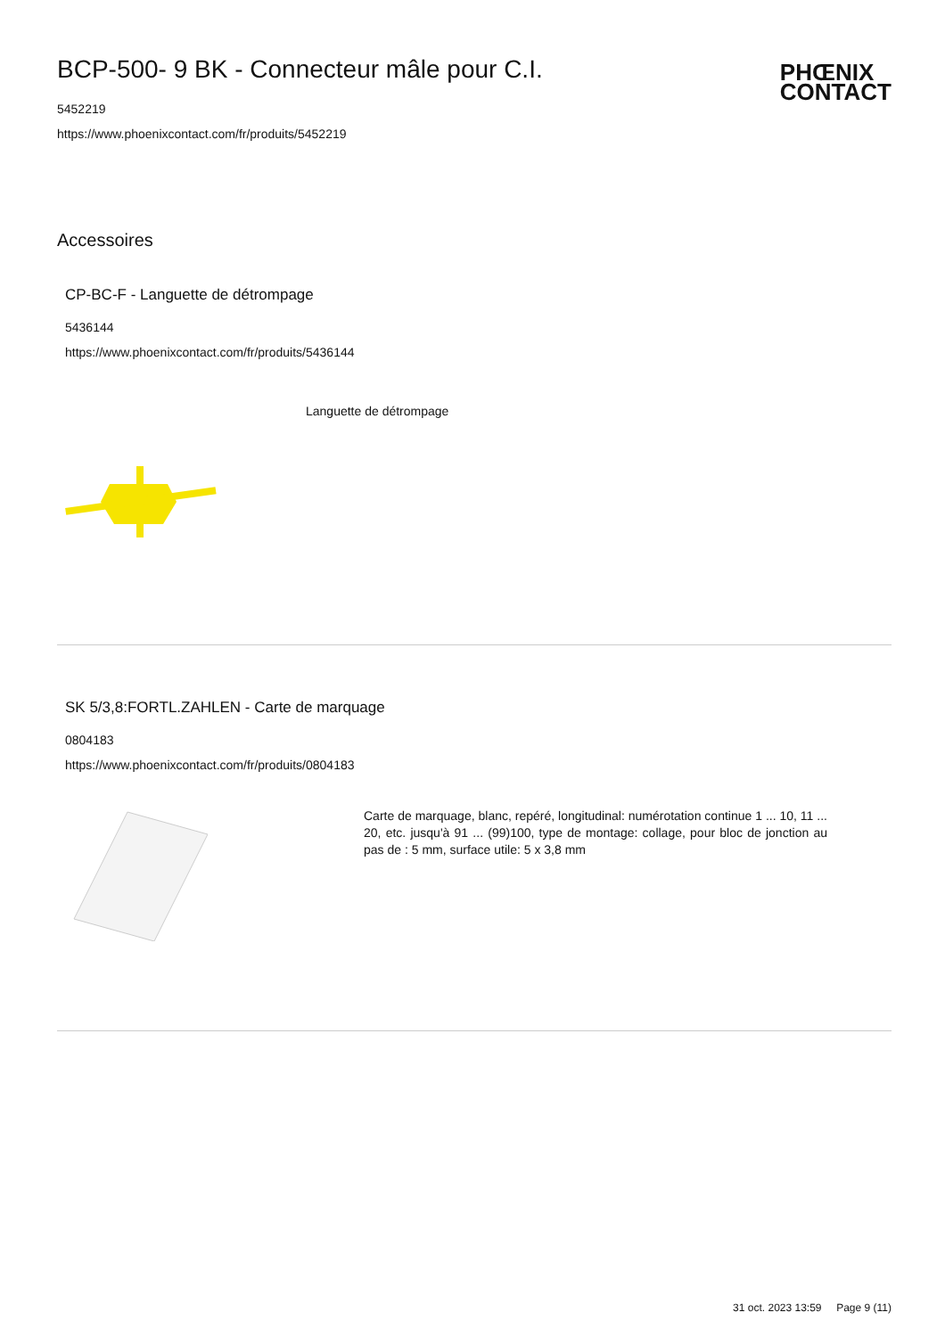BCP-500- 9 BK - Connecteur mâle pour C.I.
5452219
https://www.phoenixcontact.com/fr/produits/5452219
PHŒNIX
CONTACT
Accessoires
CP-BC-F - Languette de détrompage
5436144
https://www.phoenixcontact.com/fr/produits/5436144
Languette de détrompage
SK 5/3,8:FORTL.ZAHLEN - Carte de marquage
0804183
https://www.phoenixcontact.com/fr/produits/0804183
Carte de marquage, blanc, repéré, longitudinal: numérotation continue 1 ... 10, 11 ... 20, etc. jusqu'à 91 ... (99)100, type de montage: collage, pour bloc de jonction au pas de : 5 mm, surface utile: 5 x 3,8 mm
31 oct. 2023 13:59 Page 9 (11)